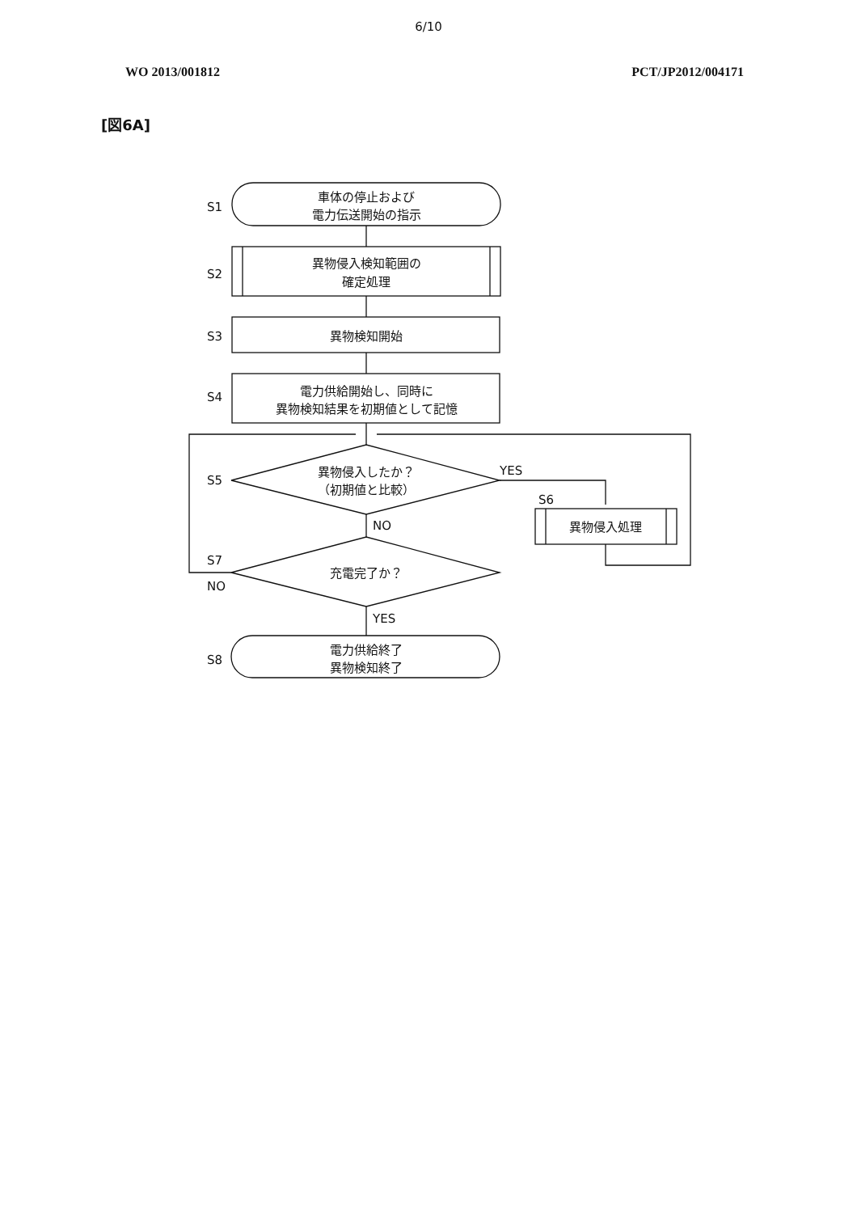6/10
WO 2013/001812 PCT/JP2012/004171
[図6A]
車体の停止および
電力伝送開始の指示
異物侵入検知範囲の
確定処理
異物検知開始
電力供給開始し、同時に
異物検知結果を初期値として記憶
異物侵入したか？
（初期値と比較）
充電完了か？
電力供給終了
異物検知終了
異物侵入処理
S1
S2
S3
S4
S5
S6
S7
S8
YES
NO
NO
YES